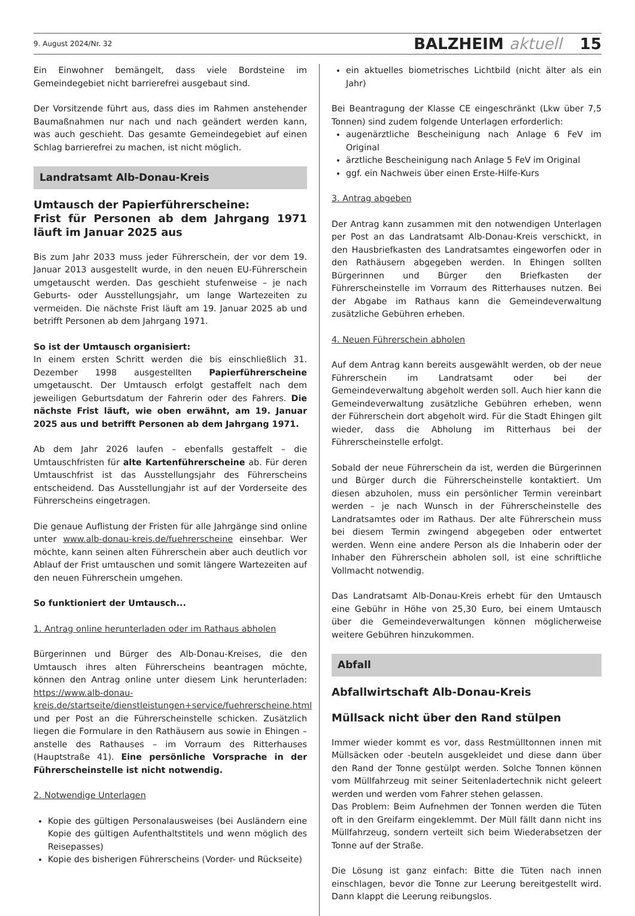9. August 2024/Nr. 32 BALZHEIM aktuell 15
Ein Einwohner bemängelt, dass viele Bordsteine im Gemeindegebiet nicht barrierefrei ausgebaut sind.
Der Vorsitzende führt aus, dass dies im Rahmen anstehender Baumaßnahmen nur nach und nach geändert werden kann, was auch geschieht. Das gesamte Gemeindegebiet auf einen Schlag barrierefrei zu machen, ist nicht möglich.
Landratsamt Alb-Donau-Kreis
Umtausch der Papierführerscheine:
Frist für Personen ab dem Jahrgang 1971 läuft im Januar 2025 aus
Bis zum Jahr 2033 muss jeder Führerschein, der vor dem 19. Januar 2013 ausgestellt wurde, in den neuen EU-Führerschein umgetauscht werden. Das geschieht stufenweise – je nach Geburts- oder Ausstellungsjahr, um lange Wartezeiten zu vermeiden. Die nächste Frist läuft am 19. Januar 2025 ab und betrifft Personen ab dem Jahrgang 1971.
So ist der Umtausch organisiert:
In einem ersten Schritt werden die bis einschließlich 31. Dezember 1998 ausgestellten Papierführerscheine umgetauscht. Der Umtausch erfolgt gestaffelt nach dem jeweiligen Geburtsdatum der Fahrerin oder des Fahrers. Die nächste Frist läuft, wie oben erwähnt, am 19. Januar 2025 aus und betrifft Personen ab dem Jahrgang 1971.
Ab dem Jahr 2026 laufen – ebenfalls gestaffelt – die Umtauschfristen für alte Kartenführerscheine ab. Für deren Umtauschfrist ist das Ausstellungsjahr des Führerscheins entscheidend. Das Ausstellungjahr ist auf der Vorderseite des Führerscheins eingetragen.
Die genaue Auflistung der Fristen für alle Jahrgänge sind online unter www.alb-donau-kreis.de/fuehrerscheine einsehbar. Wer möchte, kann seinen alten Führerschein aber auch deutlich vor Ablauf der Frist umtauschen und somit längere Wartezeiten auf den neuen Führerschein umgehen.
So funktioniert der Umtausch...
1. Antrag online herunterladen oder im Rathaus abholen
Bürgerinnen und Bürger des Alb-Donau-Kreises, die den Umtausch ihres alten Führerscheins beantragen möchte, können den Antrag online unter diesem Link herunterladen: https://www.alb-donau-kreis.de/startseite/dienstleistungen+service/fuehrerscheine.html und per Post an die Führerscheinstelle schicken. Zusätzlich liegen die Formulare in den Rathäusern aus sowie in Ehingen – anstelle des Rathauses – im Vorraum des Ritterhauses (Hauptstraße 41). Eine persönliche Vorsprache in der Führerscheinstelle ist nicht notwendig.
2. Notwendige Unterlagen
Kopie des gültigen Personalausweises (bei Ausländern eine Kopie des gültigen Aufenthaltstitels und wenn möglich des Reisepasses)
Kopie des bisherigen Führerscheins (Vorder- und Rückseite)
ein aktuelles biometrisches Lichtbild (nicht älter als ein Jahr)
Bei Beantragung der Klasse CE eingeschränkt (Lkw über 7,5 Tonnen) sind zudem folgende Unterlagen erforderlich:
augenärztliche Bescheinigung nach Anlage 6 FeV im Original
ärztliche Bescheinigung nach Anlage 5 FeV im Original
ggf. ein Nachweis über einen Erste-Hilfe-Kurs
3. Antrag abgeben
Der Antrag kann zusammen mit den notwendigen Unterlagen per Post an das Landratsamt Alb-Donau-Kreis verschickt, in den Hausbriefkasten des Landratsamtes eingeworfen oder in den Rathäusern abgegeben werden. In Ehingen sollten Bürgerinnen und Bürger den Briefkasten der Führerscheinstelle im Vorraum des Ritterhauses nutzen. Bei der Abgabe im Rathaus kann die Gemeindeverwaltung zusätzliche Gebühren erheben.
4. Neuen Führerschein abholen
Auf dem Antrag kann bereits ausgewählt werden, ob der neue Führerschein im Landratsamt oder bei der Gemeindeverwaltung abgeholt werden soll. Auch hier kann die Gemeindeverwaltung zusätzliche Gebühren erheben, wenn der Führerschein dort abgeholt wird. Für die Stadt Ehingen gilt wieder, dass die Abholung im Ritterhaus bei der Führerscheinstelle erfolgt.
Sobald der neue Führerschein da ist, werden die Bürgerinnen und Bürger durch die Führerscheinstelle kontaktiert. Um diesen abzuholen, muss ein persönlicher Termin vereinbart werden – je nach Wunsch in der Führerscheinstelle des Landratsamtes oder im Rathaus. Der alte Führerschein muss bei diesem Termin zwingend abgegeben oder entwertet werden. Wenn eine andere Person als die Inhaberin oder der Inhaber den Führerschein abholen soll, ist eine schriftliche Vollmacht notwendig.
Das Landratsamt Alb-Donau-Kreis erhebt für den Umtausch eine Gebühr in Höhe von 25,30 Euro, bei einem Umtausch über die Gemeindeverwaltungen können möglicherweise weitere Gebühren hinzukommen.
Abfall
Abfallwirtschaft Alb-Donau-Kreis
Müllsack nicht über den Rand stülpen
Immer wieder kommt es vor, dass Restmülltonnen innen mit Müllsäcken oder -beuteln ausgekleidet und diese dann über den Rand der Tonne gestülpt werden. Solche Tonnen können vom Müllfahrzeug mit seiner Seitenladertechnik nicht geleert werden und werden vom Fahrer stehen gelassen.
Das Problem: Beim Aufnehmen der Tonnen werden die Tüten oft in den Greifarm eingeklemmt. Der Müll fällt dann nicht ins Müllfahrzeug, sondern verteilt sich beim Wiederabsetzen der Tonne auf der Straße.
Die Lösung ist ganz einfach: Bitte die Tüten nach innen einschlagen, bevor die Tonne zur Leerung bereitgestellt wird. Dann klappt die Leerung reibungslos.